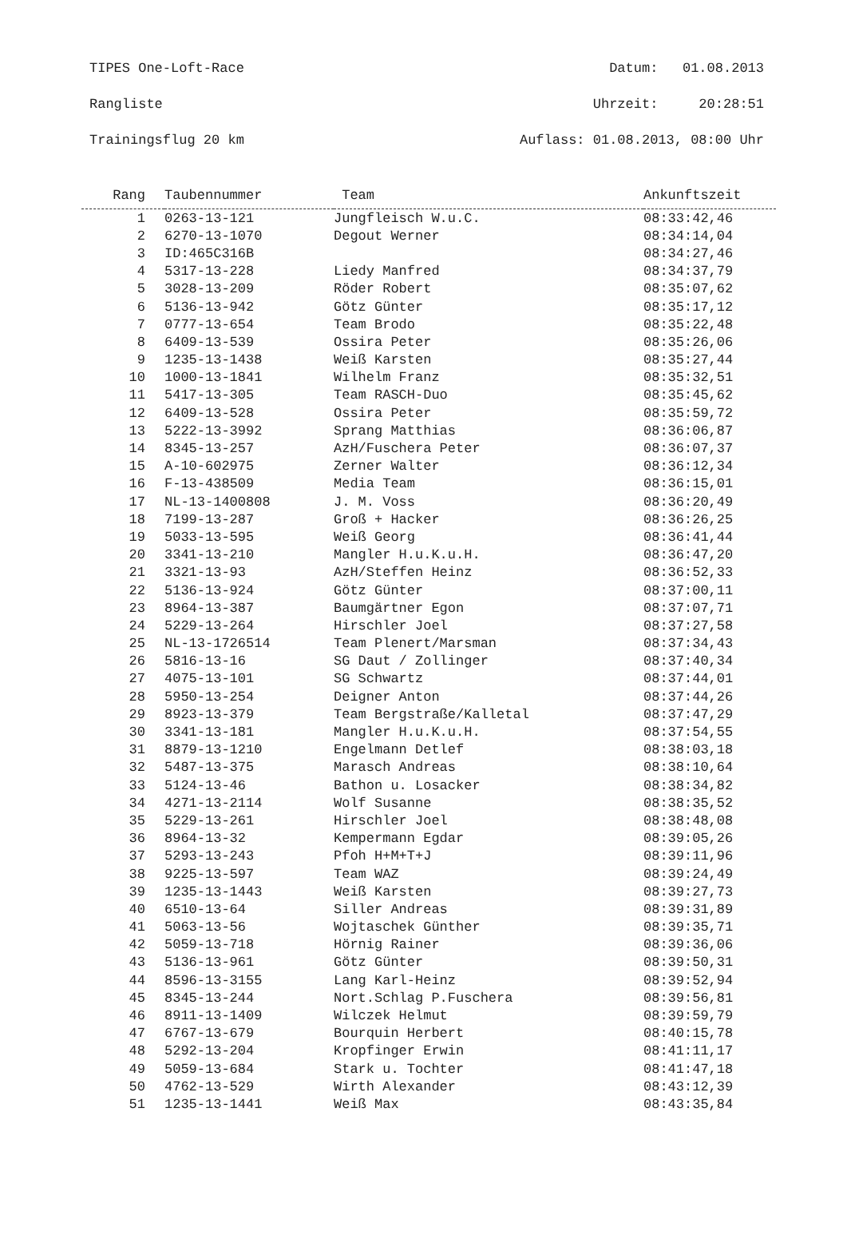TIPES One-Loft-Race Datum: 01.08.2013
Rangliste Uhrzeit: 20:28:51
Trainingsflug 20 km Auflass: 01.08.2013, 08:00 Uhr
| Rang | Taubennummer | Team | Ankunftszeit |
| --- | --- | --- | --- |
| 1 | 0263-13-121 | Jungfleisch W.u.C. | 08:33:42,46 |
| 2 | 6270-13-1070 | Degout Werner | 08:34:14,04 |
| 3 | ID:465C316B | | 08:34:27,46 |
| 4 | 5317-13-228 | Liedy Manfred | 08:34:37,79 |
| 5 | 3028-13-209 | Röder Robert | 08:35:07,62 |
| 6 | 5136-13-942 | Götz Günter | 08:35:17,12 |
| 7 | 0777-13-654 | Team Brodo | 08:35:22,48 |
| 8 | 6409-13-539 | Ossira Peter | 08:35:26,06 |
| 9 | 1235-13-1438 | Weiß Karsten | 08:35:27,44 |
| 10 | 1000-13-1841 | Wilhelm Franz | 08:35:32,51 |
| 11 | 5417-13-305 | Team RASCH-Duo | 08:35:45,62 |
| 12 | 6409-13-528 | Ossira Peter | 08:35:59,72 |
| 13 | 5222-13-3992 | Sprang Matthias | 08:36:06,87 |
| 14 | 8345-13-257 | AzH/Fuschera Peter | 08:36:07,37 |
| 15 | A-10-602975 | Zerner Walter | 08:36:12,34 |
| 16 | F-13-438509 | Media Team | 08:36:15,01 |
| 17 | NL-13-1400808 | J. M. Voss | 08:36:20,49 |
| 18 | 7199-13-287 | Groß + Hacker | 08:36:26,25 |
| 19 | 5033-13-595 | Weiß Georg | 08:36:41,44 |
| 20 | 3341-13-210 | Mangler H.u.K.u.H. | 08:36:47,20 |
| 21 | 3321-13-93 | AzH/Steffen Heinz | 08:36:52,33 |
| 22 | 5136-13-924 | Götz Günter | 08:37:00,11 |
| 23 | 8964-13-387 | Baumgärtner Egon | 08:37:07,71 |
| 24 | 5229-13-264 | Hirschler Joel | 08:37:27,58 |
| 25 | NL-13-1726514 | Team Plenert/Marsman | 08:37:34,43 |
| 26 | 5816-13-16 | SG Daut / Zollinger | 08:37:40,34 |
| 27 | 4075-13-101 | SG Schwartz | 08:37:44,01 |
| 28 | 5950-13-254 | Deigner Anton | 08:37:44,26 |
| 29 | 8923-13-379 | Team Bergstraße/Kalletal | 08:37:47,29 |
| 30 | 3341-13-181 | Mangler H.u.K.u.H. | 08:37:54,55 |
| 31 | 8879-13-1210 | Engelmann Detlef | 08:38:03,18 |
| 32 | 5487-13-375 | Marasch Andreas | 08:38:10,64 |
| 33 | 5124-13-46 | Bathon u. Losacker | 08:38:34,82 |
| 34 | 4271-13-2114 | Wolf Susanne | 08:38:35,52 |
| 35 | 5229-13-261 | Hirschler Joel | 08:38:48,08 |
| 36 | 8964-13-32 | Kempermann Egdar | 08:39:05,26 |
| 37 | 5293-13-243 | Pfoh H+M+T+J | 08:39:11,96 |
| 38 | 9225-13-597 | Team WAZ | 08:39:24,49 |
| 39 | 1235-13-1443 | Weiß Karsten | 08:39:27,73 |
| 40 | 6510-13-64 | Siller Andreas | 08:39:31,89 |
| 41 | 5063-13-56 | Wojtaschek Günther | 08:39:35,71 |
| 42 | 5059-13-718 | Hörnig Rainer | 08:39:36,06 |
| 43 | 5136-13-961 | Götz Günter | 08:39:50,31 |
| 44 | 8596-13-3155 | Lang Karl-Heinz | 08:39:52,94 |
| 45 | 8345-13-244 | Nort.Schlag P.Fuschera | 08:39:56,81 |
| 46 | 8911-13-1409 | Wilczek Helmut | 08:39:59,79 |
| 47 | 6767-13-679 | Bourquin Herbert | 08:40:15,78 |
| 48 | 5292-13-204 | Kropfinger Erwin | 08:41:11,17 |
| 49 | 5059-13-684 | Stark u. Tochter | 08:41:47,18 |
| 50 | 4762-13-529 | Wirth Alexander | 08:43:12,39 |
| 51 | 1235-13-1441 | Weiß Max | 08:43:35,84 |